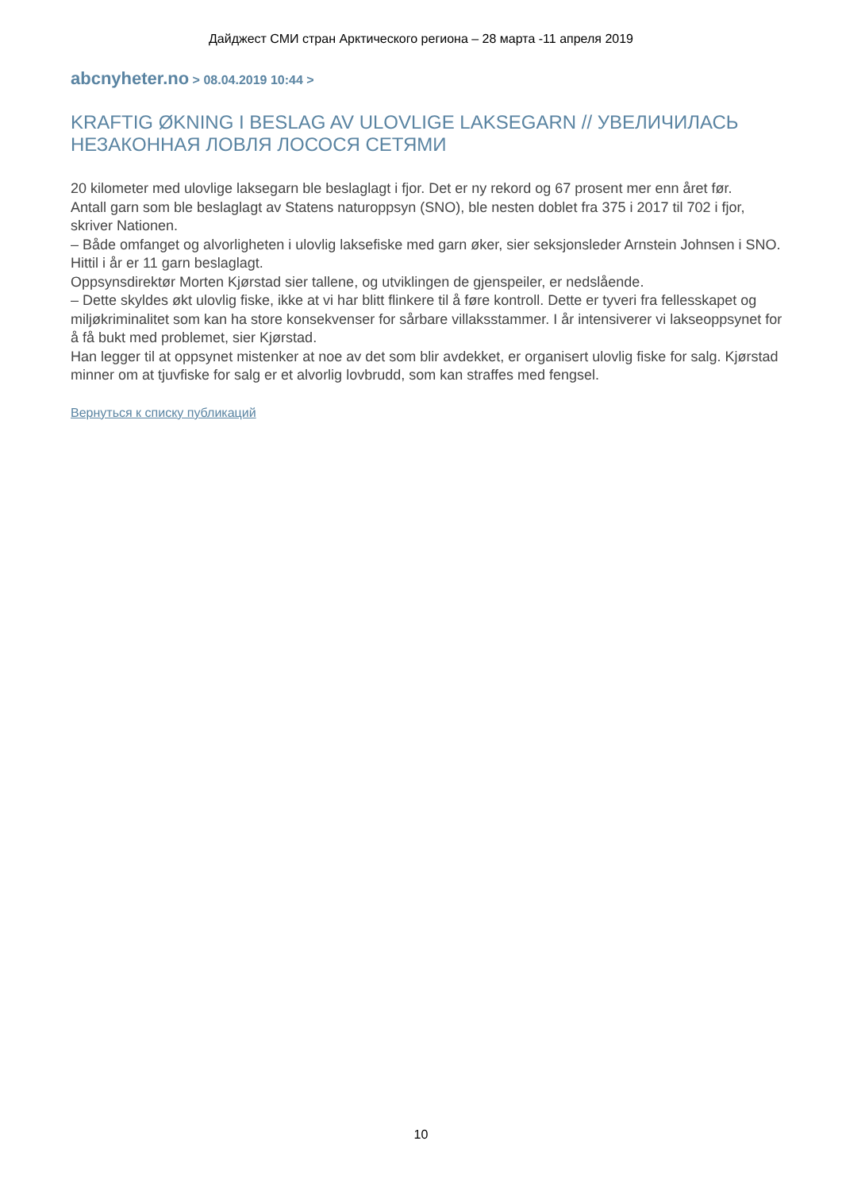Дайджест СМИ стран Арктического региона – 28 марта -11 апреля 2019
abcnyheter.no > 08.04.2019 10:44 >
KRAFTIG ØKNING I BESLAG AV ULOVLIGE LAKSEGARN // УВЕЛИЧИЛАСЬ НЕЗАКОННАЯ ЛОВЛЯ ЛОСОСЯ СЕТЯМИ
20 kilometer med ulovlige laksegarn ble beslaglagt i fjor. Det er ny rekord og 67 prosent mer enn året før.
Antall garn som ble beslaglagt av Statens naturoppsyn (SNO), ble nesten doblet fra 375 i 2017 til 702 i fjor, skriver Nationen.
– Både omfanget og alvorligheten i ulovlig laksefiske med garn øker, sier seksjonsleder Arnstein Johnsen i SNO. Hittil i år er 11 garn beslaglagt.
Oppsynsdirektør Morten Kjørstad sier tallene, og utviklingen de gjenspeiler, er nedslående.
– Dette skyldes økt ulovlig fiske, ikke at vi har blitt flinkere til å føre kontroll. Dette er tyveri fra fellesskapet og miljøkriminalitet som kan ha store konsekvenser for sårbare villaksstammer. I år intensiverer vi lakseoppsynet for å få bukt med problemet, sier Kjørstad.
Han legger til at oppsynet mistenker at noe av det som blir avdekket, er organisert ulovlig fiske for salg. Kjørstad minner om at tjuvfiske for salg er et alvorlig lovbrudd, som kan straffes med fengsel.
Вернуться к списку публикаций
10